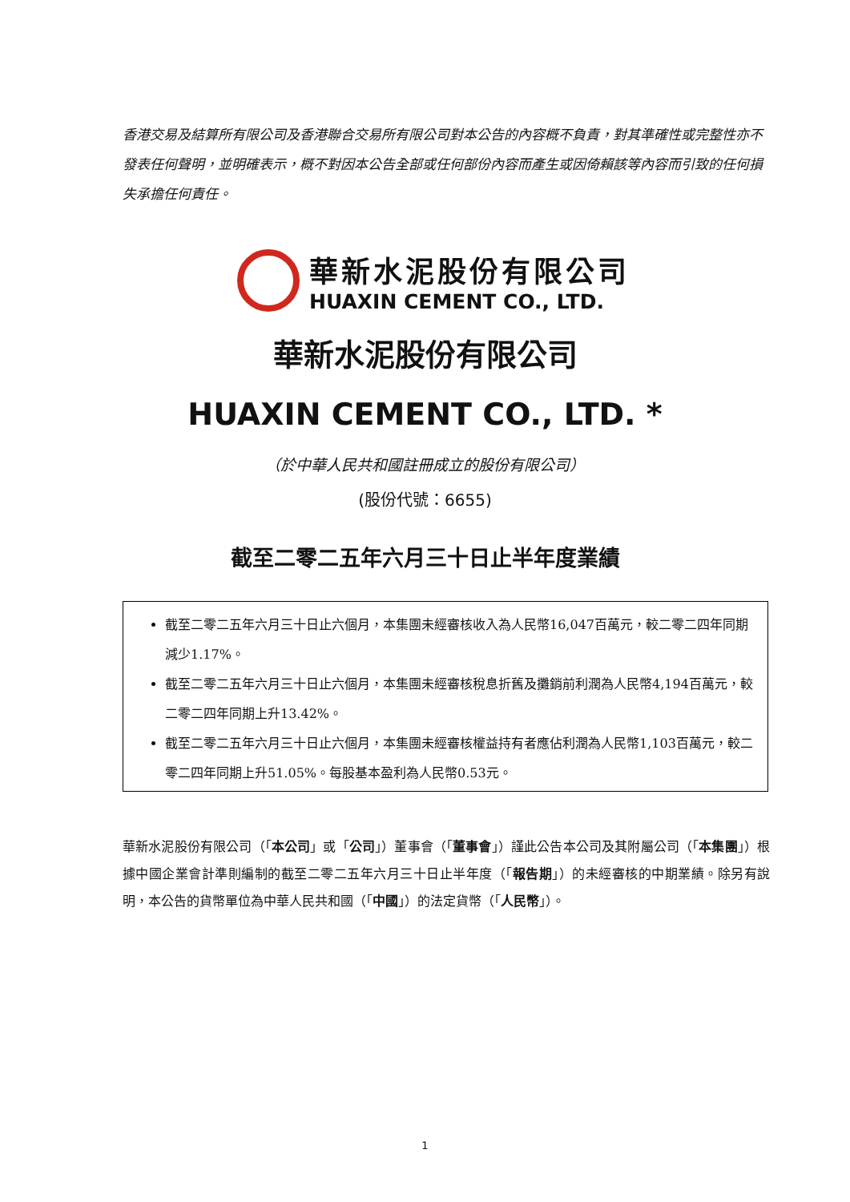香港交易及結算所有限公司及香港聯合交易所有限公司對本公告的內容概不負責，對其準確性或完整性亦不發表任何聲明，並明確表示，概不對因本公告全部或任何部份內容而產生或因倚賴該等內容而引致的任何損失承擔任何責任。
華新水泥股份有限公司
HUAXIN CEMENT CO., LTD.
華新水泥股份有限公司
HUAXIN CEMENT CO., LTD. *
（於中華人民共和國註冊成立的股份有限公司）
(股份代號：6655)
截至二零二五年六月三十日止半年度業績
截至二零二五年六月三十日止六個月，本集團未經審核收入為人民幣16,047百萬元，較二零二四年同期減少1.17%。
截至二零二五年六月三十日止六個月，本集團未經審核稅息折舊及攤銷前利潤為人民幣4,194百萬元，較二零二四年同期上升13.42%。
截至二零二五年六月三十日止六個月，本集團未經審核權益持有者應佔利潤為人民幣1,103百萬元，較二零二四年同期上升51.05%。每股基本盈利為人民幣0.53元。
華新水泥股份有限公司（「本公司」或「公司」）董事會（「董事會」）謹此公告本公司及其附屬公司（「本集團」）根據中國企業會計準則編制的截至二零二五年六月三十日止半年度（「報告期」）的未經審核的中期業績。除另有說明，本公告的貨幣單位為中華人民共和國（「中國」）的法定貨幣（「人民幣」）。
1